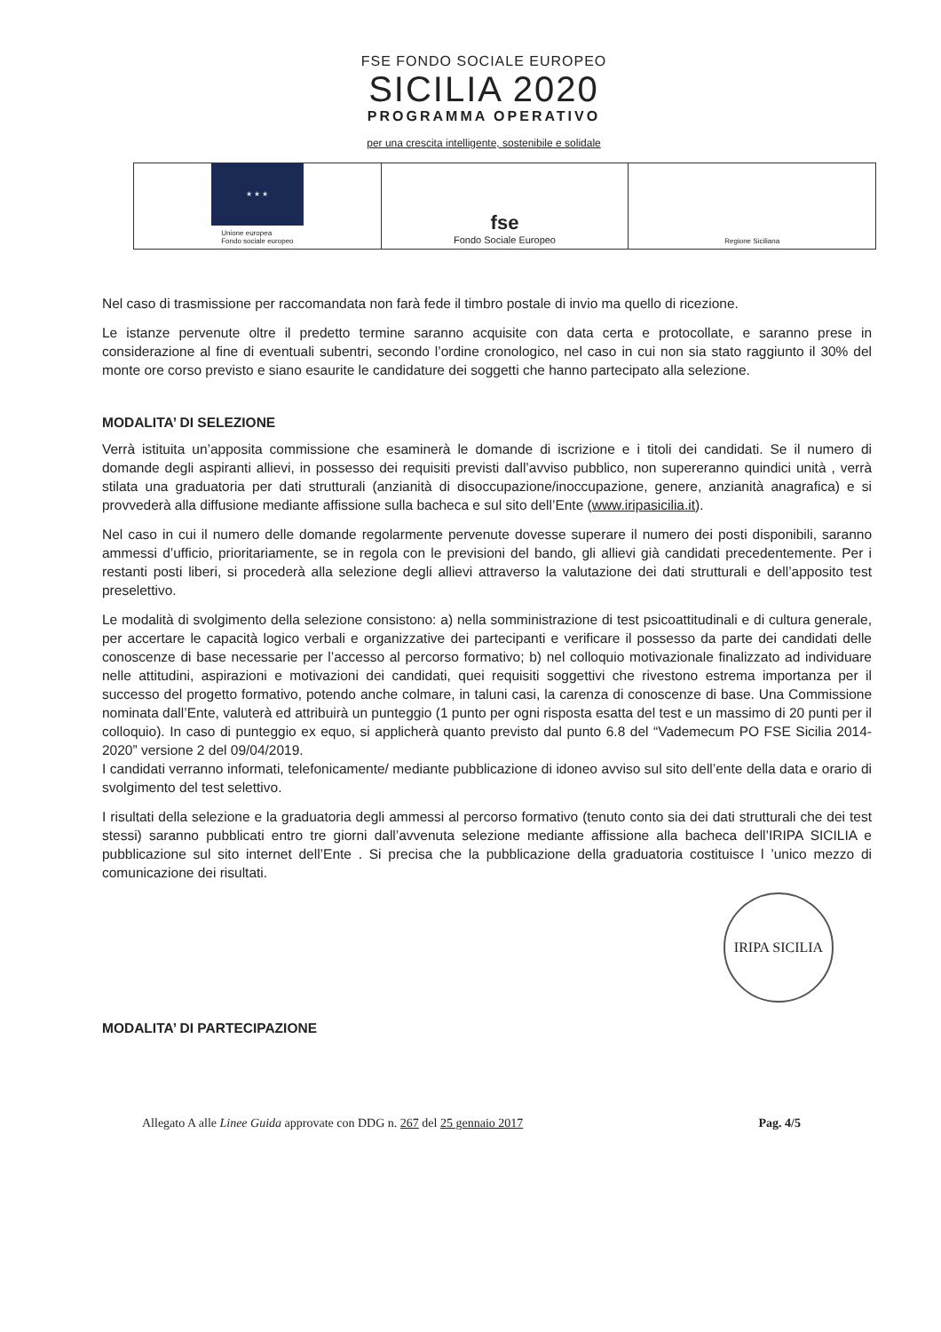FSE FONDO SOCIALE EUROPEO
SICILIA 2020
PROGRAMMA OPERATIVO
per una crescita intelligente, sostenibile e solidale
★ ★ ★
Unione europea
Fondo sociale europeo
fse
Fondo Sociale Europeo
Regione Siciliana
Nel caso di trasmissione per raccomandata non farà fede il timbro postale di invio ma quello di ricezione.
Le istanze pervenute oltre il predetto termine saranno acquisite con data certa e protocollate, e saranno prese in considerazione al fine di eventuali subentri, secondo l’ordine cronologico, nel caso in cui non sia stato raggiunto il 30% del monte ore corso previsto e siano esaurite le candidature dei soggetti che hanno partecipato alla selezione.
MODALITA’ DI SELEZIONE
Verrà istituita un’apposita commissione che esaminerà le domande di iscrizione e i titoli dei candidati. Se il numero di domande degli aspiranti allievi, in possesso dei requisiti previsti dall’avviso pubblico, non supereranno quindici unità , verrà stilata una graduatoria per dati strutturali (anzianità di disoccupazione/inoccupazione, genere, anzianità anagrafica) e si provvederà alla diffusione mediante affissione sulla bacheca e sul sito dell’Ente (www.iripasicilia.it).
Nel caso in cui il numero delle domande regolarmente pervenute dovesse superare il numero dei posti disponibili, saranno ammessi d’ufficio, prioritariamente, se in regola con le previsioni del bando, gli allievi già candidati precedentemente. Per i restanti posti liberi, si procederà alla selezione degli allievi attraverso la valutazione dei dati strutturali e dell’apposito test preselettivo.
Le modalità di svolgimento della selezione consistono: a) nella somministrazione di test psicoattitudinali e di cultura generale, per accertare le capacità logico verbali e organizzative dei partecipanti e verificare il possesso da parte dei candidati delle conoscenze di base necessarie per l’accesso al percorso formativo; b) nel colloquio motivazionale finalizzato ad individuare nelle attitudini, aspirazioni e motivazioni dei candidati, quei requisiti soggettivi che rivestono estrema importanza per il successo del progetto formativo, potendo anche colmare, in taluni casi, la carenza di conoscenze di base. Una Commissione nominata dall’Ente, valuterà ed attribuirà un punteggio (1 punto per ogni risposta esatta del test e un massimo di 20 punti per il colloquio). In caso di punteggio ex equo, si applicherà quanto previsto dal punto 6.8 del “Vademecum PO FSE Sicilia 2014-2020” versione 2 del 09/04/2019.
I candidati verranno informati, telefonicamente/ mediante pubblicazione di idoneo avviso sul sito dell’ente della data e orario di svolgimento del test selettivo.
I risultati della selezione e la graduatoria degli ammessi al percorso formativo (tenuto conto sia dei dati strutturali che dei test stessi) saranno pubblicati entro tre giorni dall’avvenuta selezione mediante affissione alla bacheca dell’IRIPA SICILIA e pubblicazione sul sito internet dell’Ente . Si precisa che la pubblicazione della graduatoria costituisce l ’unico mezzo di comunicazione dei risultati.
IRIPA SICILIA
MODALITA’ DI PARTECIPAZIONE
Allegato A alle Linee Guida approvate con DDG n. 267 del 25 gennaio 2017 Pag. 4/5